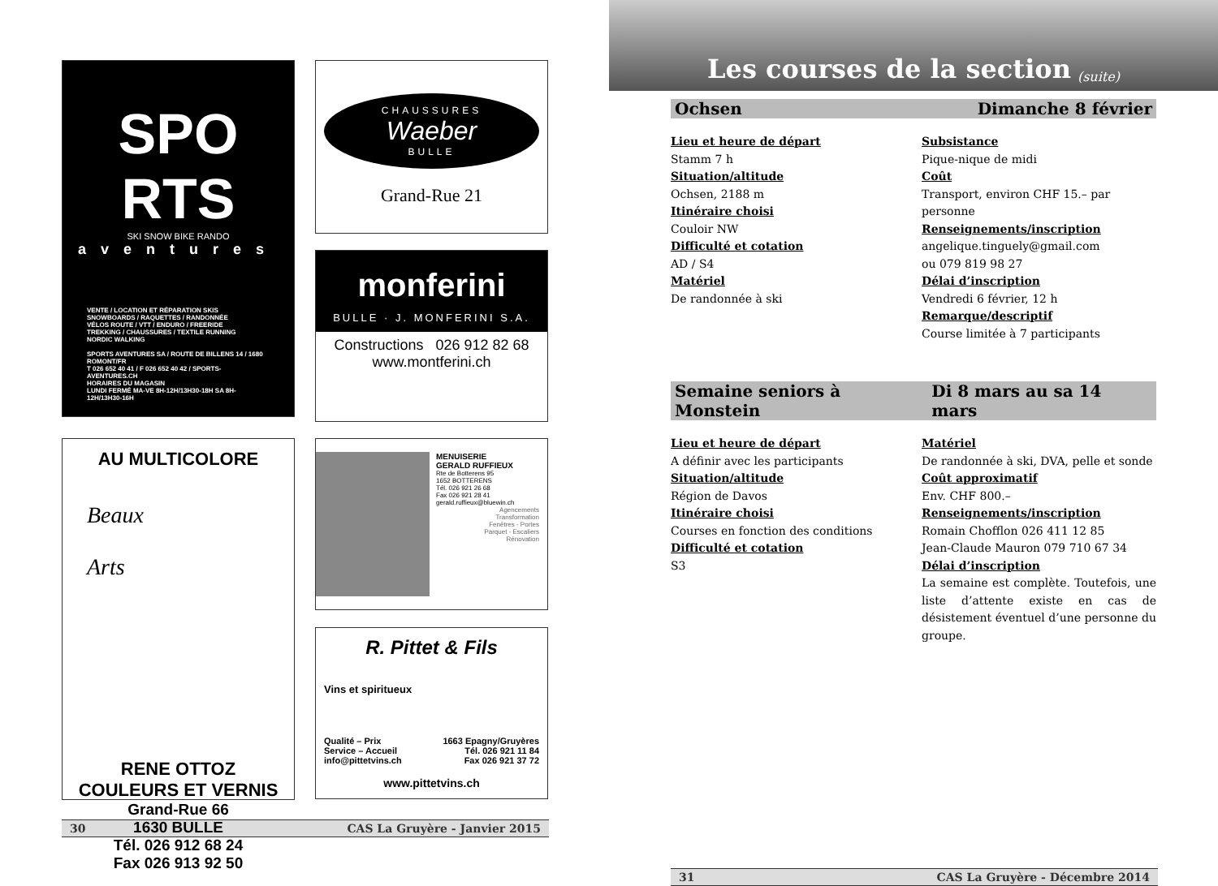SPO
RTS
SKI SNOW BIKE RANDO
aventures
VENTE / LOCATION ET RÉPARATION SKIS
SNOWBOARDS / RAQUETTES / RANDONNÉE
VÉLOS ROUTE / VTT / ENDURO / FREERIDE
TREKKING / CHAUSSURES / TEXTILE RUNNING
NORDIC WALKING
SPORTS AVENTURES SA / ROUTE DE BILLENS 14 / 1680 ROMONT/FR
T 026 652 40 41 / F 026 652 40 42 / SPORTS-AVENTURES.CH
HORAIRES DU MAGASIN
LUNDI FERMÉ MA-VE 8H-12H/13H30-18H SA 8H-12H/13H30-16H
CHAUSSURES
Waeber
BULLE
Grand-Rue 21
monferini
BULLE · J. MONFERINI S.A.
Constructions 026 912 82 68
www.montferini.ch
AU MULTICOLORE
Beaux
Arts
RENE OTTOZ
COULEURS ET VERNIS
Grand-Rue 66
1630 BULLE
Tél. 026 912 68 24
Fax 026 913 92 50
MENUISERIE
GERALD RUFFIEUX
Rte de Botterens 95
1652 BOTTERENS
Tél. 026 921 26 68
Fax 026 921 28 41
gerald.ruffieux@bluewin.ch
Agencements
Transformation
Fenêtres - Portes
Parquet - Escaliers
Rénovation
R. Pittet & Fils
Vins et spiritueux
Qualité – Prix
Service – Accueil
info@pittetvins.ch
1663 Epagny/Gruyères
Tél. 026 921 11 84
Fax 026 921 37 72
www.pittetvins.ch
30 CAS La Gruyère - Janvier 2015
Les courses de la section (suite)
Ochsen Dimanche 8 février
Lieu et heure de départ
Stamm 7 h
Situation/altitude
Ochsen, 2188 m
Itinéraire choisi
Couloir NW
Difficulté et cotation
AD / S4
Matériel
De randonnée à ski
Subsistance
Pique-nique de midi
Coût
Transport, environ CHF 15.– par personne
Renseignements/inscription
angelique.tinguely@gmail.com
ou 079 819 98 27
Délai d’inscription
Vendredi 6 février, 12 h
Remarque/descriptif
Course limitée à 7 participants
Semaine seniors à Monstein Di 8 mars au sa 14 mars
Lieu et heure de départ
A définir avec les participants
Situation/altitude
Région de Davos
Itinéraire choisi
Courses en fonction des conditions
Difficulté et cotation
S3
Matériel
De randonnée à ski, DVA, pelle et sonde
Coût approximatif
Env. CHF 800.–
Renseignements/inscription
Romain Chofflon 026 411 12 85
Jean-Claude Mauron 079 710 67 34
Délai d’inscription
La semaine est complète. Toutefois, une liste d’attente existe en cas de désistement éventuel d’une personne du groupe.
31 CAS La Gruyère - Décembre 2014